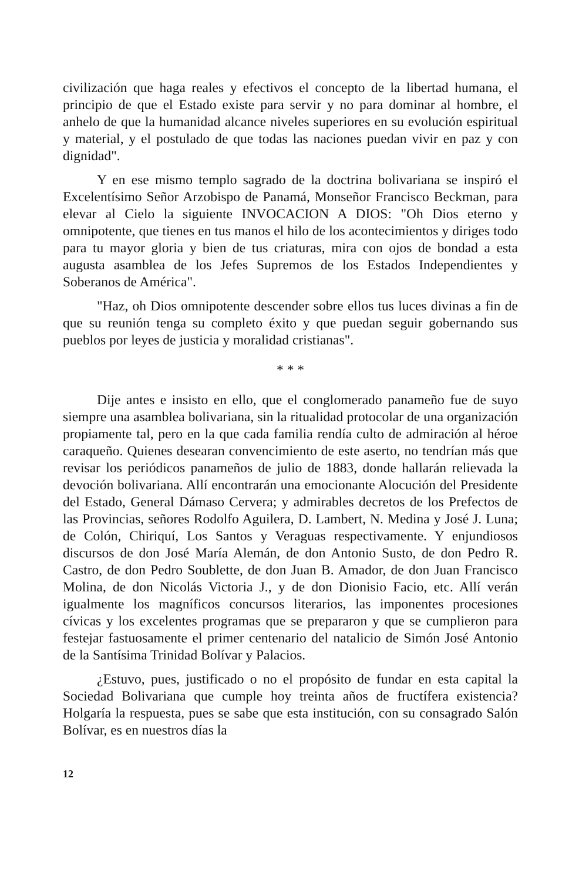civilización que haga reales y efectivos el concepto de la libertad humana, el principio de que el Estado existe para servir y no para dominar al hombre, el anhelo de que la humanidad alcance niveles superiores en su evolución espiritual y material, y el postulado de que todas las naciones puedan vivir en paz y con dignidad".
Y en ese mismo templo sagrado de la doctrina bolivariana se inspiró el Excelentísimo Señor Arzobispo de Panamá, Monseñor Francisco Beckman, para elevar al Cielo la siguiente INVOCACION A DIOS: "Oh Dios eterno y omnipotente, que tienes en tus manos el hilo de los acontecimientos y diriges todo para tu mayor gloria y bien de tus criaturas, mira con ojos de bondad a esta augusta asamblea de los Jefes Supremos de los Estados Independientes y Soberanos de América".
"Haz, oh Dios omnipotente descender sobre ellos tus luces divinas a fin de que su reunión tenga su completo éxito y que puedan seguir gobernando sus pueblos por leyes de justicia y moralidad cristianas".
* * *
Dije antes e insisto en ello, que el conglomerado panameño fue de suyo siempre una asamblea bolivariana, sin la ritualidad protocolar de una organización propiamente tal, pero en la que cada familia rendía culto de admiración al héroe caraqueño. Quienes desearan convencimiento de este aserto, no tendrían más que revisar los periódicos panameños de julio de 1883, donde hallarán relievada la devoción bolivariana. Allí encontrarán una emocionante Alocución del Presidente del Estado, General Dámaso Cervera; y admirables decretos de los Prefectos de las Provincias, señores Rodolfo Aguilera, D. Lambert, N. Medina y José J. Luna; de Colón, Chiriquí, Los Santos y Veraguas respectivamente. Y enjundiosos discursos de don José María Alemán, de don Antonio Susto, de don Pedro R. Castro, de don Pedro Soublette, de don Juan B. Amador, de don Juan Francisco Molina, de don Nicolás Victoria J., y de don Dionisio Facio, etc. Allí verán igualmente los magníficos concursos literarios, las imponentes procesiones cívicas y los excelentes programas que se prepararon y que se cumplieron para festejar fastuosamente el primer centenario del natalicio de Simón José Antonio de la Santísima Trinidad Bolívar y Palacios.
¿Estuvo, pues, justificado o no el propósito de fundar en esta capital la Sociedad Bolivariana que cumple hoy treinta años de fructífera existencia? Holgaría la respuesta, pues se sabe que esta institución, con su consagrado Salón Bolívar, es en nuestros días la
12